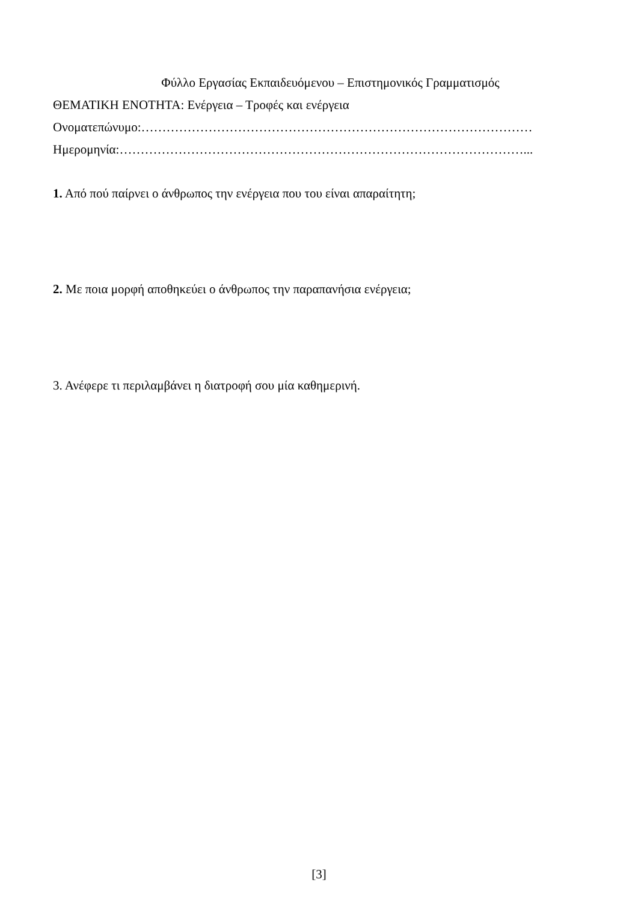Φύλλο Εργασίας Εκπαιδευόμενου – Επιστημονικός Γραμματισμός
ΘΕΜΑΤΙΚΗ ΕΝΟΤΗΤΑ: Ενέργεια – Τροφές και ενέργεια
Ονοματεπώνυμο:…………………………………………………………………………………
Ημερομηνία:……………………………………………………………………………………...
1. Από πού παίρνει ο άνθρωπος την ενέργεια που του είναι απαραίτητη;
2. Με ποια μορφή αποθηκεύει ο άνθρωπος την παραπανήσια ενέργεια;
3. Ανέφερε τι περιλαμβάνει η διατροφή σου μία καθημερινή.
[3]